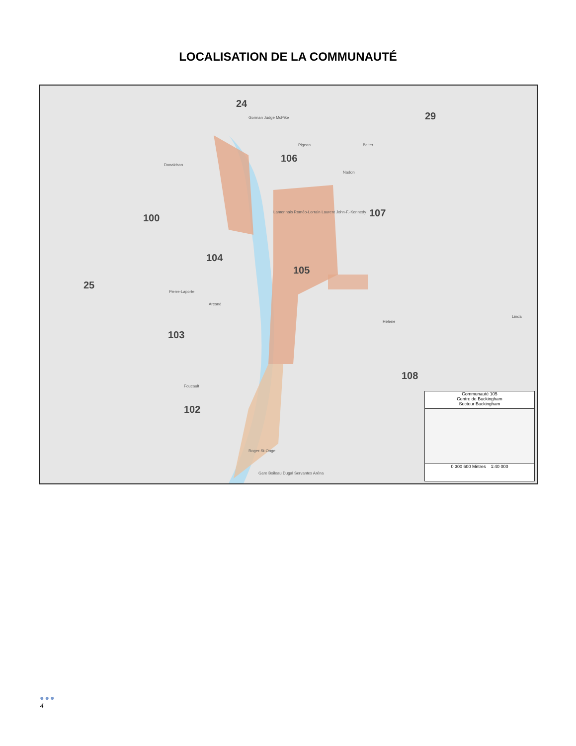LOCALISATION DE LA COMMUNAUTÉ
24
29
106
100 107
104
105
25
103
108
102
Gorman Judge McPike
Pigeon Belter
Donaldson
Nadon
Lamennais Roméo-Lorrain Laurent John-F.-Kennedy
Arcand
Pierre-Laporte
Hélène
Linda
Foucault
Roger-St-Onge
Gare Boileau Dugal Servantes Aréna
Communauté 105
Centre de Buckingham
Secteur Buckingham
0 300 600 Mètres 1:40 000
●●●
4